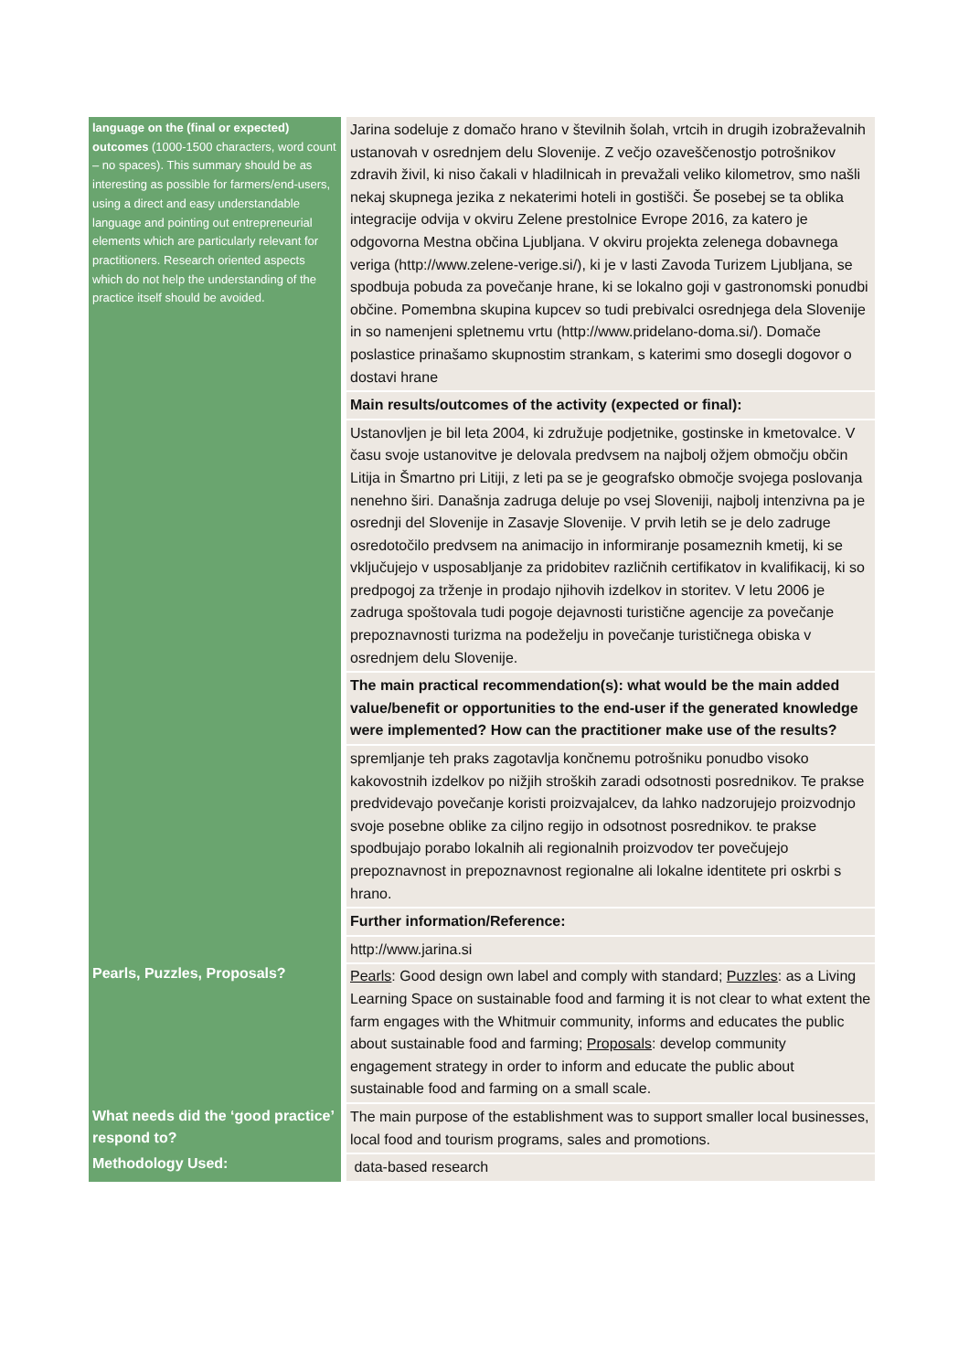| language on the (final or expected) outcomes (1000-1500 characters, word count – no spaces). This summary should be as interesting as possible for farmers/end-users, using a direct and easy understandable language and pointing out entrepreneurial elements which are particularly relevant for practitioners. Research oriented aspects which do not help the understanding of the practice itself should be avoided. | Jarina sodeluje z domačo hrano v številnih šolah, vrtcih in drugih izobraževalnih ustanovah v osrednjem delu Slovenije. Z večjo ozaveščenostjo potrošnikov zdravih živil, ki niso čakali v hladilnicah in prevažali veliko kilometrov, smo našli nekaj skupnega jezika z nekaterimi hoteli in gostišči. Še posebej se ta oblika integracije odvija v okviru Zelene prestolnice Evrope 2016, za katero je odgovorna Mestna občina Ljubljana. V okviru projekta zelenega dobavnega veriga (http://www.zelene-verige.si/), ki je v lasti Zavoda Turizem Ljubljana, se spodbuja pobuda za povečanje hrane, ki se lokalno goji v gastronomski ponudbi občine. Pomembna skupina kupcev so tudi prebivalci osrednjega dela Slovenije in so namenjeni spletnemu vrtu (http://www.pridelano-doma.si/). Domače poslastice prinašamo skupnostim strankam, s katerimi smo dosegli dogovor o dostavi hrane |
| | Main results/outcomes of the activity (expected or final): |
| | Ustanovljen je bil leta 2004, ki združuje podjetnike, gostinske in kmetovalce. V času svoje ustanovitve je delovala predvsem na najbolj ožjem območju občin Litija in Šmartno pri Litiji, z leti pa se je geografsko območje svojega poslovanja nenehno širi. Današnja zadruga deluje po vsej Sloveniji, najbolj intenzivna pa je osrednji del Slovenije in Zasavje Slovenije. V prvih letih se je delo zadruge osredotočilo predvsem na animacijo in informiranje posameznih kmetij, ki se vključujejo v usposabljanje za pridobitev različnih certifikatov in kvalifikacij, ki so predpogoj za trženje in prodajo njihovih izdelkov in storitev. V letu 2006 je zadruga spoštovala tudi pogoje dejavnosti turistične agencije za povečanje prepoznavnosti turizma na podeželju in povečanje turističnega obiska v osrednjem delu Slovenije. |
| | The main practical recommendation(s): what would be the main added value/benefit or opportunities to the end-user if the generated knowledge were implemented? How can the practitioner make use of the results? |
| | spremljanje teh praks zagotavlja končnemu potrošniku ponudbo visoko kakovostnih izdelkov po nižjih stroških zaradi odsotnosti posrednikov. Te prakse predvidevajo povečanje koristi proizvajalcev, da lahko nadzorujejo proizvodnjo svoje posebne oblike za ciljno regijo in odsotnost posrednikov. te prakse spodbujajo porabo lokalnih ali regionalnih proizvodov ter povečujejo prepoznavnost in prepoznavnost regionalne ali lokalne identitete pri oskrbi s hrano. |
| | Further information/Reference: |
| | http://www.jarina.si |
| Pearls, Puzzles, Proposals? | Pearls : Good design own label and comply with standard; Puzzles : as a Living Learning Space on sustainable food and farming it is not clear to what extent the farm engages with the Whitmuir community, informs and educates the public about sustainable food and farming; Proposals : develop community engagement strategy in order to inform and educate the public about sustainable food and farming on a small scale. |
| What needs did the ‘good practice’ respond to? | The main purpose of the establishment was to support smaller local businesses, local food and tourism programs, sales and promotions. |
| Methodology Used: | data-based research |